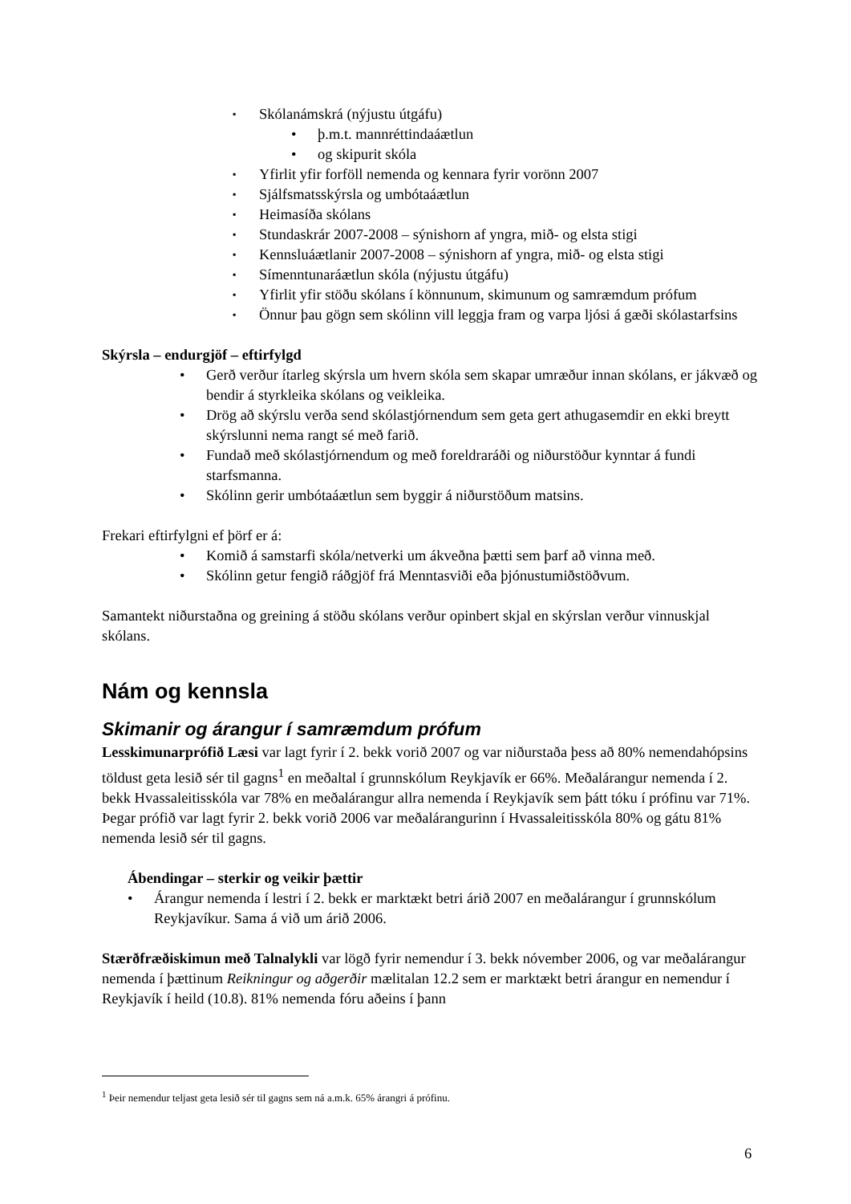▪ Skólanámskrá (nýjustu útgáfu)
• þ.m.t. mannréttindaáætlun
• og skipurit skóla
▪ Yfirlit yfir forföll nemenda og kennara fyrir vorönn 2007
▪ Sjálfsmatsskýrsla og umbótaáætlun
▪ Heimasíða skólans
▪ Stundaskrár 2007-2008 – sýnishorn af yngra, mið- og elsta stigi
▪ Kennsluáætlanir 2007-2008 – sýnishorn af yngra, mið- og elsta stigi
▪ Símenntunaráætlun skóla (nýjustu útgáfu)
▪ Yfirlit yfir stöðu skólans í könnunum, skimunum og samræmdum prófum
▪ Önnur þau gögn sem skólinn vill leggja fram og varpa ljósi á gæði skólastarfsins
Skýrsla – endurgjöf – eftirfylgd
• Gerð verður ítarleg skýrsla um hvern skóla sem skapar umræður innan skólans, er jákvæð og bendir á styrkleika skólans og veikleika.
• Drög að skýrslu verða send skólastjórnendum sem geta gert athugasemdir en ekki breytt skýrslunni nema rangt sé með farið.
• Fundað með skólastjórnendum og með foreldraráði og niðurstöður kynntar á fundi starfsmanna.
• Skólinn gerir umbótaáætlun sem byggir á niðurstöðum matsins.
Frekari eftirfylgni ef þörf er á:
• Komið á samstarfi skóla/netverki um ákveðna þætti sem þarf að vinna með.
• Skólinn getur fengið ráðgjöf frá Menntasviði eða þjónustumiðstöðvum.
Samantekt niðurstaðna og greining á stöðu skólans verður opinbert skjal en skýrslan verður vinnuskjal skólans.
Nám og kennsla
Skimanir og árangur í samræmdum prófum
Lesskimunarprófið Læsi var lagt fyrir í 2. bekk vorið 2007 og var niðurstaða þess að 80% nemendahópsins töldust geta lesið sér til gagns<sup>1</sup> en meðaltal í grunnskólum Reykjavík er 66%. Meðalárangur nemenda í 2. bekk Hvassaleitisskóla var 78% en meðalárangur allra nemenda í Reykjavík sem þátt tóku í prófinu var 71%. Þegar prófið var lagt fyrir 2. bekk vorið 2006 var meðalárangurinn í Hvassaleitisskóla 80% og gátu 81% nemenda lesið sér til gagns.
Ábendingar – sterkir og veikir þættir
• Árangur nemenda í lestri í 2. bekk er marktækt betri árið 2007 en meðalárangur í grunnskólum Reykjavíkur. Sama á við um árið 2006.
Stærðfræðiskimun með Talnalykli var lögð fyrir nemendur í 3. bekk nóvember 2006, og var meðalárangur nemenda í þættinum Reikningur og aðgerðir mælitalan 12.2 sem er marktækt betri árangur en nemendur í Reykjavík í heild (10.8). 81% nemenda fóru aðeins í þann
<sup>1</sup> Þeir nemendur teljast geta lesið sér til gagns sem ná a.m.k. 65% árangri á prófinu.
6